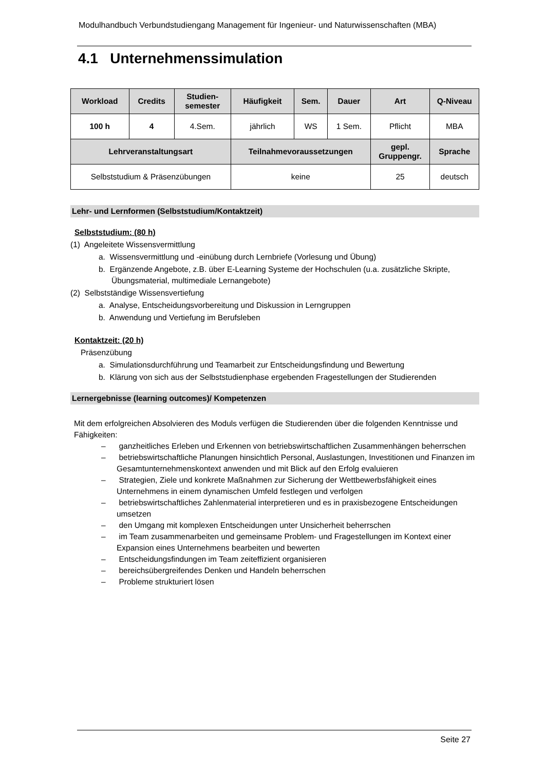Modulhandbuch Verbundstudiengang Management für Ingenieur- und Naturwissenschaften (MBA)
4.1 Unternehmenssimulation
| Workload | Credits | Studien- semester | Häufigkeit | Sem. | Dauer | Art | Q-Niveau |
| --- | --- | --- | --- | --- | --- | --- | --- |
| 100 h | 4 | 4.Sem. | jährlich | WS | 1 Sem. | Pflicht | MBA |
| Lehrveranstaltungsart | | | Teilnahmevoraussetzungen | | | gepl. Gruppengr. | Sprache |
| Selbststudium & Präsenzübungen | | | keine | | | 25 | deutsch |
Lehr- und Lernformen (Selbststudium/Kontaktzeit)
Selbststudium: (80 h)
(1) Angeleitete Wissensvermittlung
a. Wissensvermittlung und -einübung durch Lernbriefe (Vorlesung und Übung)
b. Ergänzende Angebote, z.B. über E-Learning Systeme der Hochschulen (u.a. zusätzliche Skripte, Übungsmaterial, multimediale Lernangebote)
(2) Selbstständige Wissensvertiefung
a. Analyse, Entscheidungsvorbereitung und Diskussion in Lerngruppen
b. Anwendung und Vertiefung im Berufsleben
Kontaktzeit: (20 h)
Präsenzübung
a. Simulationsdurchführung und Teamarbeit zur Entscheidungsfindung und Bewertung
b. Klärung von sich aus der Selbststudienphase ergebenden Fragestellungen der Studierenden
Lernergebnisse (learning outcomes)/ Kompetenzen
Mit dem erfolgreichen Absolvieren des Moduls verfügen die Studierenden über die folgenden Kenntnisse und Fähigkeiten:
– ganzheitliches Erleben und Erkennen von betriebswirtschaftlichen Zusammenhängen beherrschen
– betriebswirtschaftliche Planungen hinsichtlich Personal, Auslastungen, Investitionen und Finanzen im Gesamtunternehmenskontext anwenden und mit Blick auf den Erfolg evaluieren
– Strategien, Ziele und konkrete Maßnahmen zur Sicherung der Wettbewerbsfähigkeit eines Unternehmens in einem dynamischen Umfeld festlegen und verfolgen
– betriebswirtschaftliches Zahlenmaterial interpretieren und es in praxisbezogene Entscheidungen umsetzen
– den Umgang mit komplexen Entscheidungen unter Unsicherheit beherrschen
– im Team zusammenarbeiten und gemeinsame Problem- und Fragestellungen im Kontext einer Expansion eines Unternehmens bearbeiten und bewerten
– Entscheidungsfindungen im Team zeiteffizient organisieren
– bereichsübergreifendes Denken und Handeln beherrschen
– Probleme strukturiert lösen
Seite 27